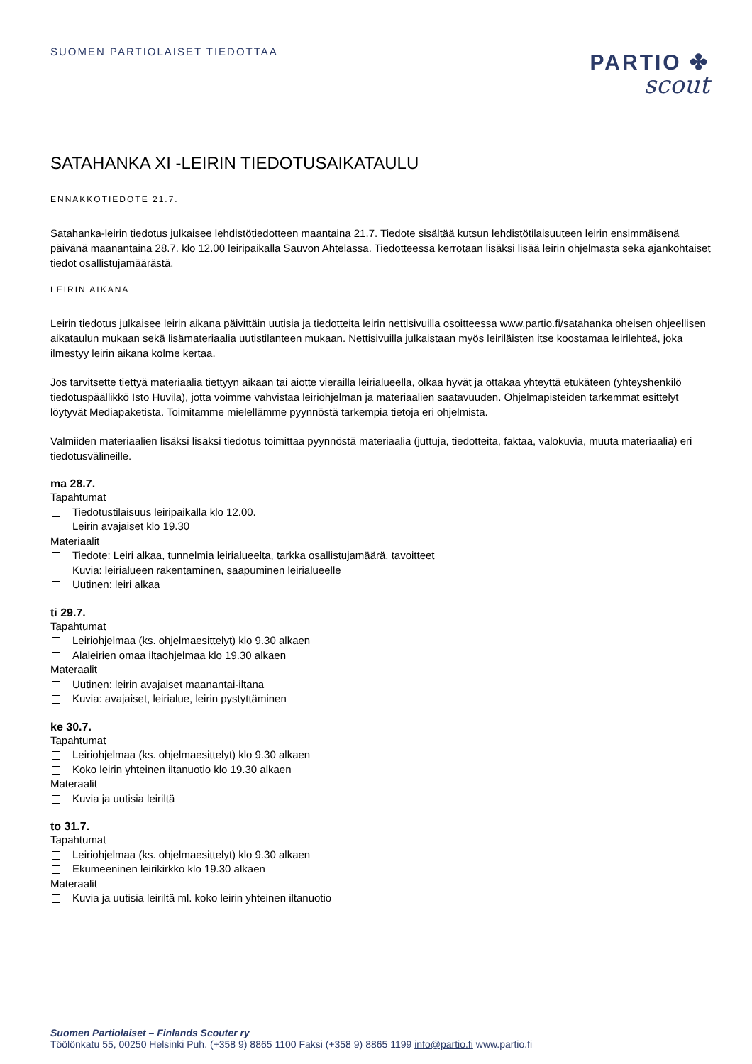SUOMEN PARTIOLAISET TIEDOTTAA
PARTIO ✤
scout
SATAHANKA XI -LEIRIN TIEDOTUSAIKATAULU
ENNAKKOTIEDOTE 21.7.
Satahanka-leirin tiedotus julkaisee lehdistötiedotteen maantaina 21.7. Tiedote sisältää kutsun lehdistötilaisuuteen leirin ensimmäisenä päivänä maanantaina 28.7. klo 12.00 leiripaikalla Sauvon Ahtelassa. Tiedotteessa kerrotaan lisäksi lisää leirin ohjelmasta sekä ajankohtaiset tiedot osallistujamäärästä.
LEIRIN AIKANA
Leirin tiedotus julkaisee leirin aikana päivittäin uutisia ja tiedotteita leirin nettisivuilla osoitteessa www.partio.fi/satahanka oheisen ohjeellisen aikataulun mukaan sekä lisämateriaalia uutistilanteen mukaan. Nettisivuilla julkaistaan myös leiriläisten itse koostamaa leirilehteä, joka ilmestyy leirin aikana kolme kertaa.
Jos tarvitsette tiettyä materiaalia tiettyyn aikaan tai aiotte vierailla leirialueella, olkaa hyvät ja ottakaa yhteyttä etukäteen (yhteyshenkilö tiedotuspäällikkö Isto Huvila), jotta voimme vahvistaa leiriohjelman ja materiaalien saatavuuden. Ohjelmapisteiden tarkemmat esittelyt löytyvät Mediapaketista. Toimitamme mielellämme pyynnöstä tarkempia tietoja eri ohjelmista.
Valmiiden materiaalien lisäksi lisäksi tiedotus toimittaa pyynnöstä materiaalia (juttuja, tiedotteita, faktaa, valokuvia, muuta materiaalia) eri tiedotusvälineille.
ma 28.7.
Tapahtumat
Tiedotustilaisuus leiripaikalla klo 12.00.
Leirin avajaiset klo 19.30
Materiaalit
Tiedote: Leiri alkaa, tunnelmia leirialueelta, tarkka osallistujamäärä, tavoitteet
Kuvia: leirialueen rakentaminen, saapuminen leirialueelle
Uutinen: leiri alkaa
ti 29.7.
Tapahtumat
Leiriohjelmaa (ks. ohjelmaesittelyt) klo 9.30 alkaen
Alaleirien omaa iltaohjelmaa klo 19.30 alkaen
Materaalit
Uutinen: leirin avajaiset maanantai-iltana
Kuvia: avajaiset, leirialue, leirin pystyttäminen
ke 30.7.
Tapahtumat
Leiriohjelmaa (ks. ohjelmaesittelyt) klo 9.30 alkaen
Koko leirin yhteinen iltanuotio klo 19.30 alkaen
Materaalit
Kuvia ja uutisia leiriltä
to 31.7.
Tapahtumat
Leiriohjelmaa (ks. ohjelmaesittelyt) klo 9.30 alkaen
Ekumeeninen leirikirkko klo 19.30 alkaen
Materaalit
Kuvia ja uutisia leiriltä ml. koko leirin yhteinen iltanuotio
Suomen Partiolaiset – Finlands Scouter ry
Töölönkatu 55, 00250 Helsinki Puh. (+358 9) 8865 1100 Faksi (+358 9) 8865 1199 info@partio.fi www.partio.fi